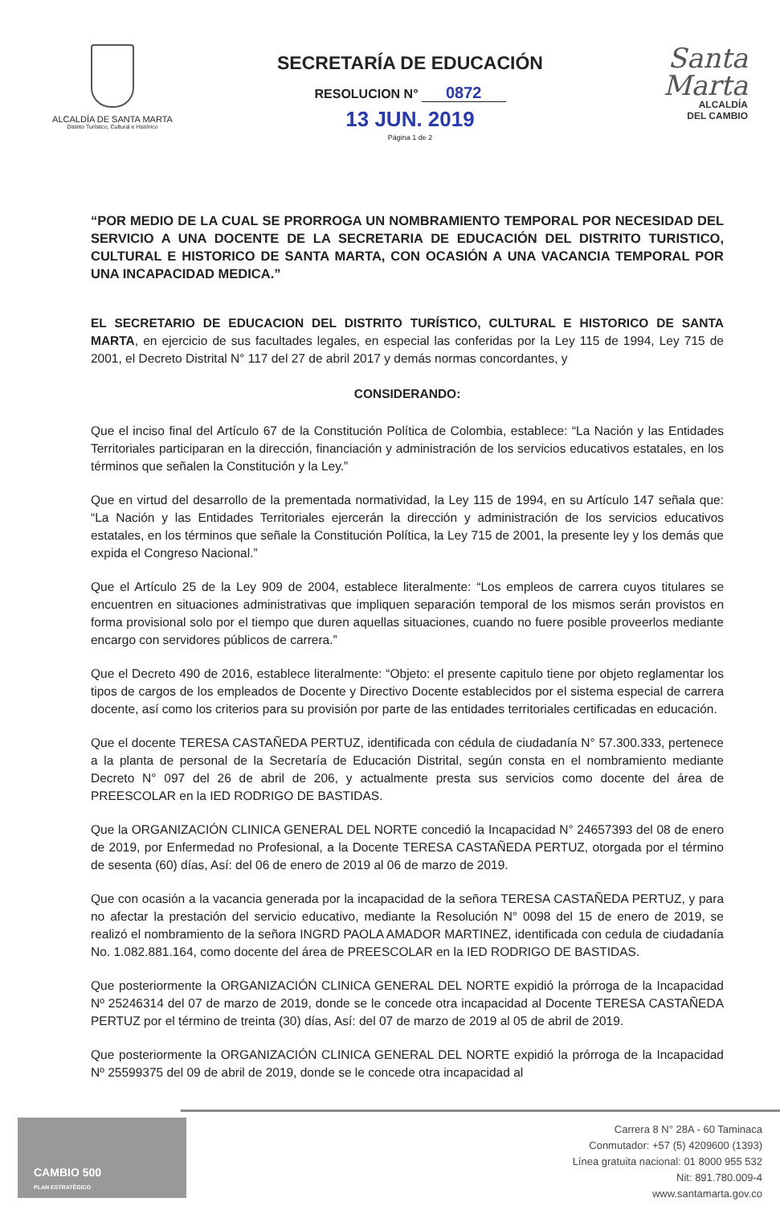ALCALDÍA DE SANTA MARTA
Distrito Turístico, Cultural e Histórico
SECRETARÍA DE EDUCACIÓN
RESOLUCION N° 0872
13 JUN. 2019
Página 1 de 2
Santa Marta
ALCALDÍA
DEL CAMBIO
“POR MEDIO DE LA CUAL SE PRORROGA UN NOMBRAMIENTO TEMPORAL POR NECESIDAD DEL SERVICIO A UNA DOCENTE DE LA SECRETARIA DE EDUCACIÓN DEL DISTRITO TURISTICO, CULTURAL E HISTORICO DE SANTA MARTA, CON OCASIÓN A UNA VACANCIA TEMPORAL POR UNA INCAPACIDAD MEDICA.”
EL SECRETARIO DE EDUCACION DEL DISTRITO TURÍSTICO, CULTURAL E HISTORICO DE SANTA MARTA, en ejercicio de sus facultades legales, en especial las conferidas por la Ley 115 de 1994, Ley 715 de 2001, el Decreto Distrital N° 117 del 27 de abril 2017 y demás normas concordantes, y
CONSIDERANDO:
Que el inciso final del Artículo 67 de la Constitución Política de Colombia, establece: “La Nación y las Entidades Territoriales participaran en la dirección, financiación y administración de los servicios educativos estatales, en los términos que señalen la Constitución y la Ley.”
Que en virtud del desarrollo de la prementada normatividad, la Ley 115 de 1994, en su Artículo 147 señala que: “La Nación y las Entidades Territoriales ejercerán la dirección y administración de los servicios educativos estatales, en los términos que señale la Constitución Política, la Ley 715 de 2001, la presente ley y los demás que expida el Congreso Nacional.”
Que el Artículo 25 de la Ley 909 de 2004, establece literalmente: “Los empleos de carrera cuyos titulares se encuentren en situaciones administrativas que impliquen separación temporal de los mismos serán provistos en forma provisional solo por el tiempo que duren aquellas situaciones, cuando no fuere posible proveerlos mediante encargo con servidores públicos de carrera.”
Que el Decreto 490 de 2016, establece literalmente: “Objeto: el presente capitulo tiene por objeto reglamentar los tipos de cargos de los empleados de Docente y Directivo Docente establecidos por el sistema especial de carrera docente, así como los criterios para su provisión por parte de las entidades territoriales certificadas en educación.
Que el docente TERESA CASTAÑEDA PERTUZ, identificada con cédula de ciudadanía N° 57.300.333, pertenece a la planta de personal de la Secretaría de Educación Distrital, según consta en el nombramiento mediante Decreto N° 097 del 26 de abril de 206, y actualmente presta sus servicios como docente del área de PREESCOLAR en la IED RODRIGO DE BASTIDAS.
Que la ORGANIZACIÓN CLINICA GENERAL DEL NORTE concedió la Incapacidad N° 24657393 del 08 de enero de 2019, por Enfermedad no Profesional, a la Docente TERESA CASTAÑEDA PERTUZ, otorgada por el término de sesenta (60) días, Así: del 06 de enero de 2019 al 06 de marzo de 2019.
Que con ocasión a la vacancia generada por la incapacidad de la señora TERESA CASTAÑEDA PERTUZ, y para no afectar la prestación del servicio educativo, mediante la Resolución N° 0098 del 15 de enero de 2019, se realizó el nombramiento de la señora INGRD PAOLA AMADOR MARTINEZ, identificada con cedula de ciudadanía No. 1.082.881.164, como docente del área de PREESCOLAR en la IED RODRIGO DE BASTIDAS.
Que posteriormente la ORGANIZACIÓN CLINICA GENERAL DEL NORTE expidió la prórroga de la Incapacidad Nº 25246314 del 07 de marzo de 2019, donde se le concede otra incapacidad al Docente TERESA CASTAÑEDA PERTUZ por el término de treinta (30) días, Así: del 07 de marzo de 2019 al 05 de abril de 2019.
Que posteriormente la ORGANIZACIÓN CLINICA GENERAL DEL NORTE expidió la prórroga de la Incapacidad Nº 25599375 del 09 de abril de 2019, donde se le concede otra incapacidad al
CAMBIO 500
PLAN ESTRATÉGICO
Carrera 8 N° 28A - 60 Taminaca
Conmutador: +57 (5) 4209600 (1393)
Línea gratuita nacional: 01 8000 955 532
Nit: 891.780.009-4
www.santamarta.gov.co